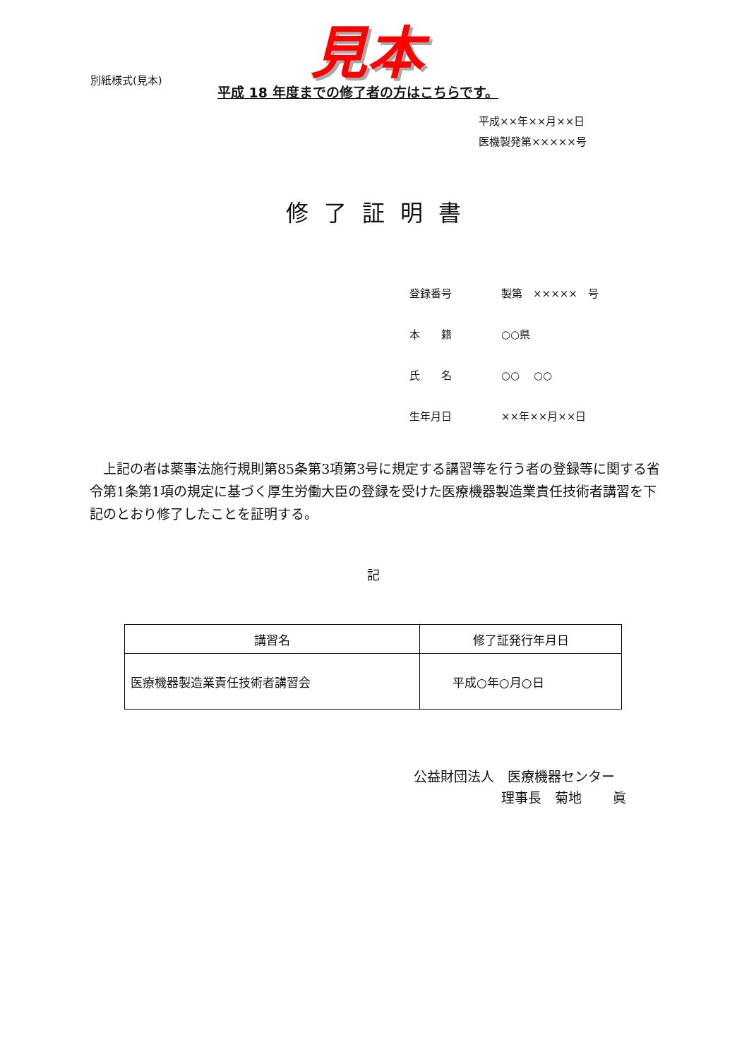見本
別紙様式(見本)
平成 18 年度までの修了者の方はこちらです。
平成××年××月××日
医機製発第×××××号
修了証明書
| 登録番号 | 製第 ××××× 号 |
| 本 籍 | ○○県 |
| 氏 名 | ○○ ○○ |
| 生年月日 | ××年××月××日 |
　上記の者は薬事法施行規則第85条第3項第3号に規定する講習等を行う者の登録等に関する省令第1条第1項の規定に基づく厚生労働大臣の登録を受けた医療機器製造業責任技術者講習を下記のとおり修了したことを証明する。
記
| 講習名 | 修了証発行年月日 |
| --- | --- |
| 医療機器製造業責任技術者講習会 | 平成○年○月○日 |
公益財団法人　医療機器センター
理事長　菊地　　 眞